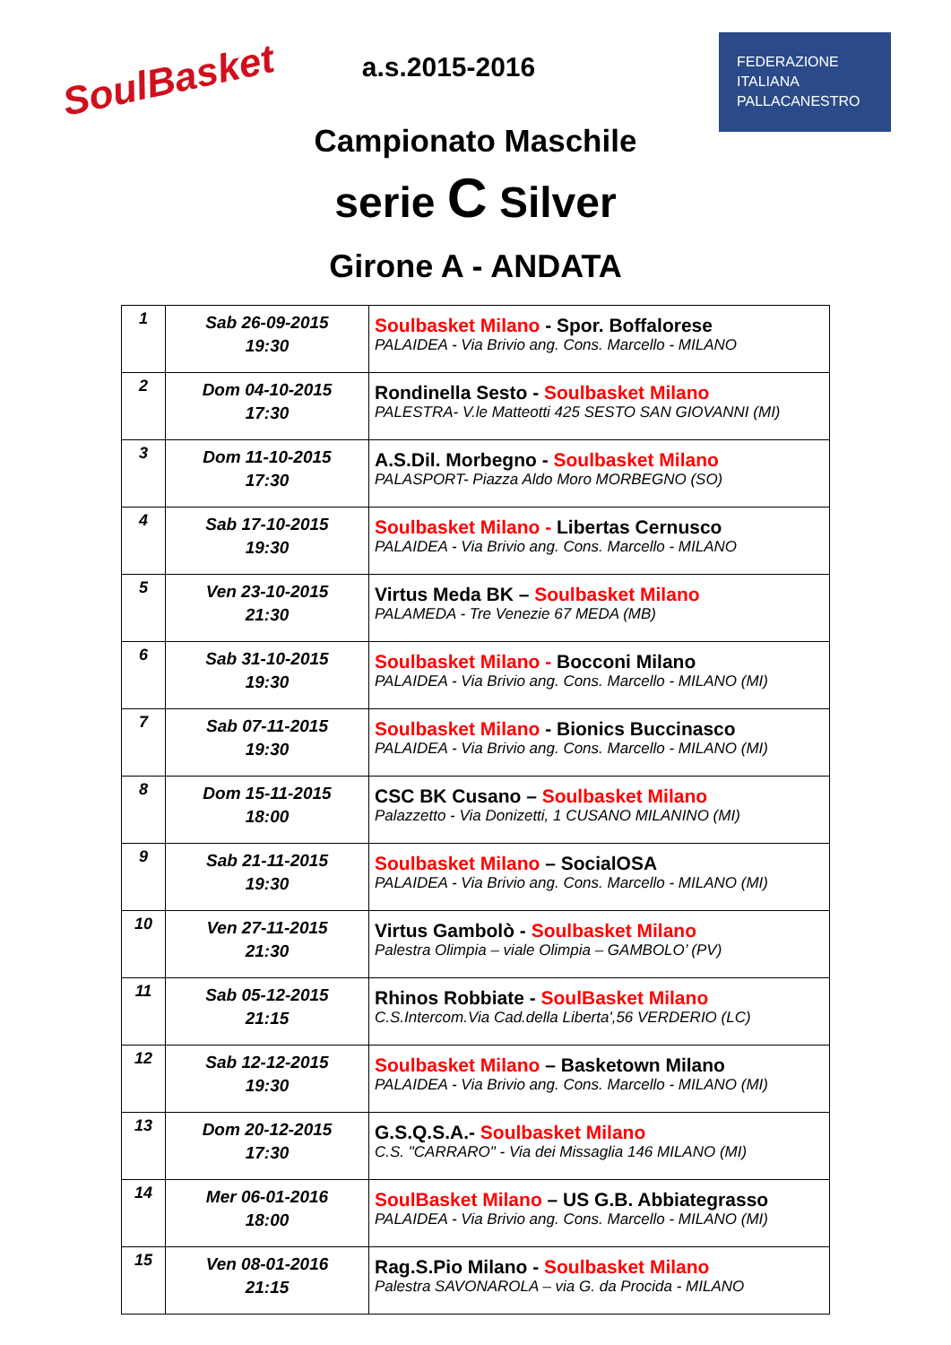SoulBasket
FEDERAZIONE
ITALIANA
PALLACANESTRO
a.s.2015-2016
Campionato Maschile
serie C Silver
Girone A - ANDATA
| 1 | Sab 26-09-2015 19:30 | Soulbasket Milano - Spor. Boffalorese PALAIDEA - Via Brivio ang. Cons. Marcello - MILANO |
| 2 | Dom 04-10-2015 17:30 | Rondinella Sesto - Soulbasket Milano PALESTRA- V.le Matteotti 425 SESTO SAN GIOVANNI (MI) |
| 3 | Dom 11-10-2015 17:30 | A.S.Dil. Morbegno - Soulbasket Milano PALASPORT- Piazza Aldo Moro MORBEGNO (SO) |
| 4 | Sab 17-10-2015 19:30 | Soulbasket Milano - Libertas Cernusco PALAIDEA - Via Brivio ang. Cons. Marcello - MILANO |
| 5 | Ven 23-10-2015 21:30 | Virtus Meda BK – Soulbasket Milano PALAMEDA - Tre Venezie 67 MEDA (MB) |
| 6 | Sab 31-10-2015 19:30 | Soulbasket Milano - Bocconi Milano PALAIDEA - Via Brivio ang. Cons. Marcello - MILANO (MI) |
| 7 | Sab 07-11-2015 19:30 | Soulbasket Milano - Bionics Buccinasco PALAIDEA - Via Brivio ang. Cons. Marcello - MILANO (MI) |
| 8 | Dom 15-11-2015 18:00 | CSC BK Cusano – Soulbasket Milano Palazzetto - Via Donizetti, 1 CUSANO MILANINO (MI) |
| 9 | Sab 21-11-2015 19:30 | Soulbasket Milano – SocialOSA PALAIDEA - Via Brivio ang. Cons. Marcello - MILANO (MI) |
| 10 | Ven 27-11-2015 21:30 | Virtus Gambolò - Soulbasket Milano Palestra Olimpia – viale Olimpia – GAMBOLO’ (PV) |
| 11 | Sab 05-12-2015 21:15 | Rhinos Robbiate - SoulBasket Milano C.S.Intercom.Via Cad.della Liberta',56 VERDERIO (LC) |
| 12 | Sab 12-12-2015 19:30 | Soulbasket Milano – Basketown Milano PALAIDEA - Via Brivio ang. Cons. Marcello - MILANO (MI) |
| 13 | Dom 20-12-2015 17:30 | G.S.Q.S.A.- Soulbasket Milano C.S. "CARRARO" - Via dei Missaglia 146 MILANO (MI) |
| 14 | Mer 06-01-2016 18:00 | SoulBasket Milano – US G.B. Abbiategrasso PALAIDEA - Via Brivio ang. Cons. Marcello - MILANO (MI) |
| 15 | Ven 08-01-2016 21:15 | Rag.S.Pio Milano - Soulbasket Milano Palestra SAVONAROLA – via G. da Procida - MILANO |